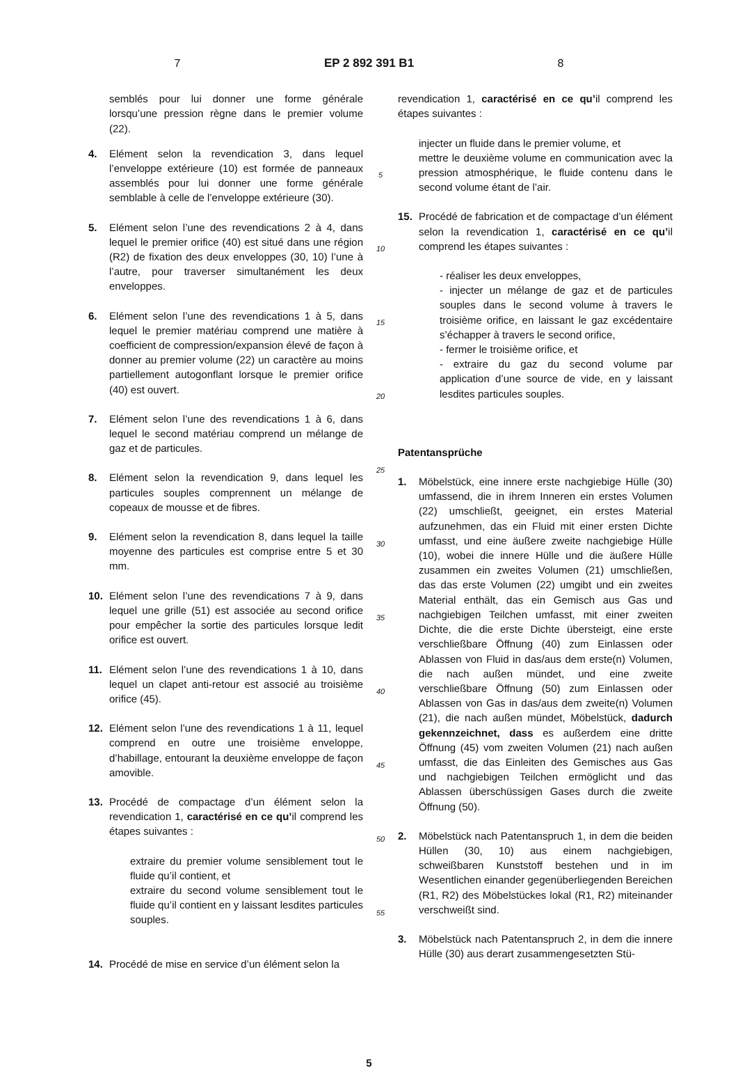7 EP 2 892 391 B1 8
semblés pour lui donner une forme générale lorsqu’une pression règne dans le premier volume (22).
4. Elément selon la revendication 3, dans lequel l’enveloppe extérieure (10) est formée de panneaux assemblés pour lui donner une forme générale semblable à celle de l’enveloppe extérieure (30).
5. Elément selon l’une des revendications 2 à 4, dans lequel le premier orifice (40) est situé dans une région (R2) de fixation des deux enveloppes (30, 10) l’une à l’autre, pour traverser simultanément les deux enveloppes.
6. Elément selon l’une des revendications 1 à 5, dans lequel le premier matériau comprend une matière à coefficient de compression/expansion élevé de façon à donner au premier volume (22) un caractère au moins partiellement autogonflant lorsque le premier orifice (40) est ouvert.
7. Elément selon l’une des revendications 1 à 6, dans lequel le second matériau comprend un mélange de gaz et de particules.
8. Elément selon la revendication 9, dans lequel les particules souples comprennent un mélange de copeaux de mousse et de fibres.
9. Elément selon la revendication 8, dans lequel la taille moyenne des particules est comprise entre 5 et 30 mm.
10. Elément selon l’une des revendications 7 à 9, dans lequel une grille (51) est associée au second orifice pour empêcher la sortie des particules lorsque ledit orifice est ouvert.
11. Elément selon l’une des revendications 1 à 10, dans lequel un clapet anti-retour est associé au troisième orifice (45).
12. Elément selon l’une des revendications 1 à 11, lequel comprend en outre une troisième enveloppe, d’habillage, entourant la deuxième enveloppe de façon amovible.
13. Procédé de compactage d’un élément selon la revendication 1, caractérisé en ce qu’il comprend les étapes suivantes :
extraire du premier volume sensiblement tout le fluide qu’il contient, et
extraire du second volume sensiblement tout le fluide qu’il contient en y laissant lesdites particules souples.
14. Procédé de mise en service d’un élément selon la
5
10
15
20
25
30
35
40
45
50
55
revendication 1, caractérisé en ce qu’il comprend les étapes suivantes :
injecter un fluide dans le premier volume, et
mettre le deuxième volume en communication avec la pression atmosphérique, le fluide contenu dans le second volume étant de l’air.
15. Procédé de fabrication et de compactage d’un élément selon la revendication 1, caractérisé en ce qu’il comprend les étapes suivantes :
- réaliser les deux enveloppes,
- injecter un mélange de gaz et de particules souples dans le second volume à travers le troisième orifice, en laissant le gaz excédentaire s’échapper à travers le second orifice,
- fermer le troisième orifice, et
- extraire du gaz du second volume par application d’une source de vide, en y laissant lesdites particules souples.
Patentansprüche
1. Möbelstück, eine innere erste nachgiebige Hülle (30) umfassend, die in ihrem Inneren ein erstes Volumen (22) umschließt, geeignet, ein erstes Material aufzunehmen, das ein Fluid mit einer ersten Dichte umfasst, und eine äußere zweite nachgiebige Hülle (10), wobei die innere Hülle und die äußere Hülle zusammen ein zweites Volumen (21) umschließen, das das erste Volumen (22) umgibt und ein zweites Material enthält, das ein Gemisch aus Gas und nachgiebigen Teilchen umfasst, mit einer zweiten Dichte, die die erste Dichte übersteigt, eine erste verschließbare Öffnung (40) zum Einlassen oder Ablassen von Fluid in das/aus dem erste(n) Volumen, die nach außen mündet, und eine zweite verschließbare Öffnung (50) zum Einlassen oder Ablassen von Gas in das/aus dem zweite(n) Volumen (21), die nach außen mündet, Möbelstück, dadurch gekennzeichnet, dass es außerdem eine dritte Öffnung (45) vom zweiten Volumen (21) nach außen umfasst, die das Einleiten des Gemisches aus Gas und nachgiebigen Teilchen ermöglicht und das Ablassen überschüssigen Gases durch die zweite Öffnung (50).
2. Möbelstück nach Patentanspruch 1, in dem die beiden Hüllen (30, 10) aus einem nachgiebigen, schweißbaren Kunststoff bestehen und in im Wesentlichen einander gegenüberliegenden Bereichen (R1, R2) des Möbelstückes lokal (R1, R2) miteinander verschweißt sind.
3. Möbelstück nach Patentanspruch 2, in dem die innere Hülle (30) aus derart zusammengesetzten Stü-
5